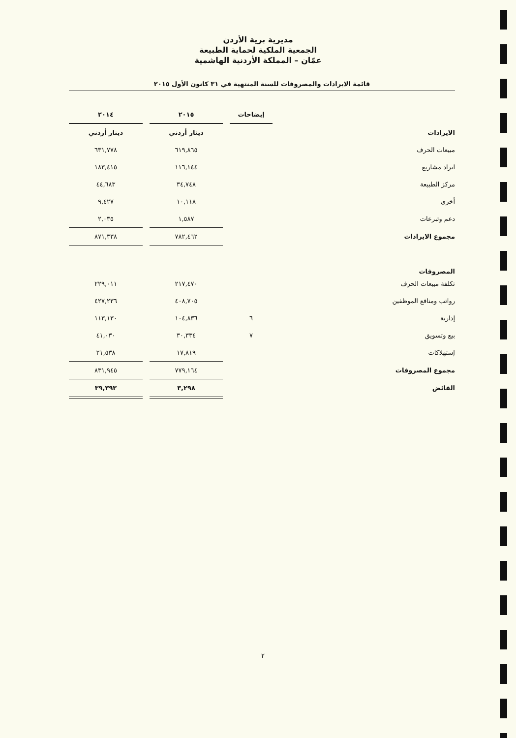مديرية برية الأردن
الجمعية الملكية لحماية الطبيعة
عمّان – المملكة الأردنية الهاشمية
قائمة الايرادات والمصروفات للسنة المنتهية في ٣١ كانون الأول ٢٠١٥
| | | إيضاحات | | ٢٠١٥ | | ٢٠١٤ |
| الايرادات | | | | دينار أردني | | دينار أردني |
| مبيعات الحرف | | | | ٦١٩,٨٦٥ | | ٦٣١,٧٧٨ |
| ايراد مشاريع | | | | ١١٦,١٤٤ | | ١٨٣,٤١٥ |
| مركز الطبيعة | | | | ٣٤,٧٤٨ | | ٤٤,٦٨٣ |
| أخرى | | | | ١٠,١١٨ | | ٩,٤٢٧ |
| دعم وتبرعات | | | | ١,٥٨٧ | | ٢,٠٣٥ |
| مجموع الايرادات | | | | ٧٨٢,٤٦٢ | | ٨٧١,٣٣٨ |
| المصروفات | | | | | | |
| تكلفة مبيعات الحرف | | | | ٢١٧,٤٧٠ | | ٢٢٩,٠١١ |
| رواتب ومنافع الموظفين | | | | ٤٠٨,٧٠٥ | | ٤٢٧,٢٣٦ |
| إدارية | | ٦ | | ١٠٤,٨٣٦ | | ١١٣,١٣٠ |
| بيع وتسويق | | ٧ | | ٣٠,٣٣٤ | | ٤١,٠٣٠ |
| إستهلاكات | | | | ١٧,٨١٩ | | ٢١,٥٣٨ |
| مجموع المصروفات | | | | ٧٧٩,١٦٤ | | ٨٣١,٩٤٥ |
| الفائض | | | | ٣,٢٩٨ | | ٣٩,٣٩٣ |
٢